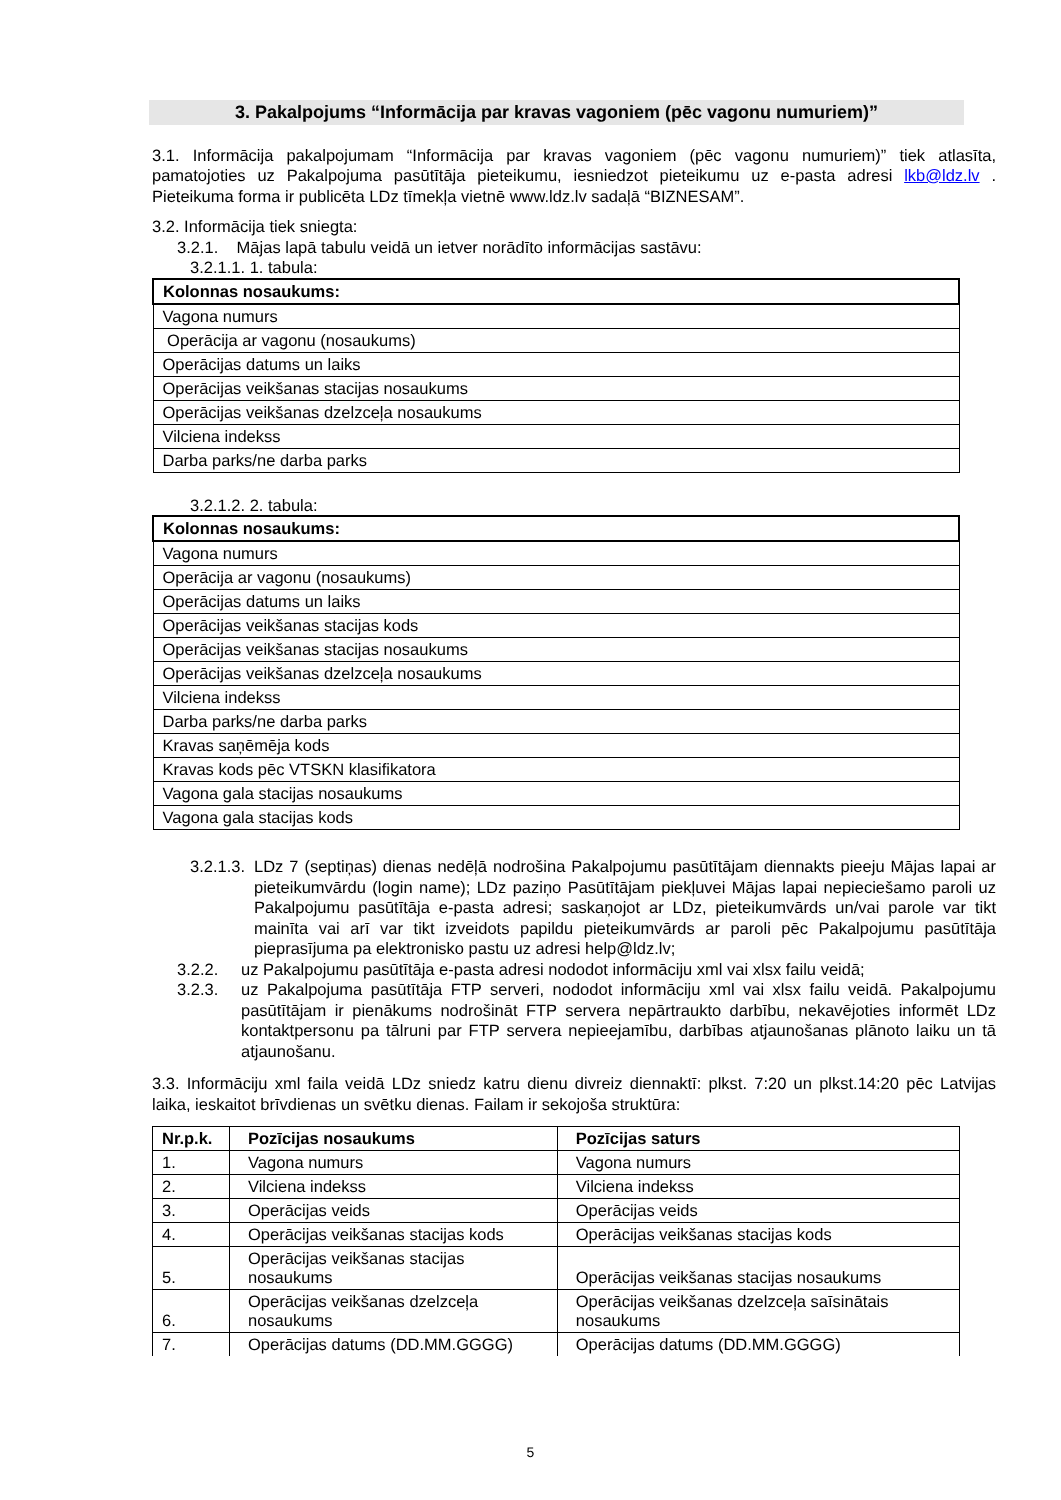3. Pakalpojums “Informācija par kravas vagoniem (pēc vagonu numuriem)”
3.1. Informācija pakalpojumam “Informācija par kravas vagoniem (pēc vagonu numuriem)” tiek atlasīta, pamatojoties uz Pakalpojuma pasūtītāja pieteikumu, iesniedzot pieteikumu uz e-pasta adresi lkb@ldz.lv . Pieteikuma forma ir publicēta LDz tīmekļa vietnē www.ldz.lv sadaļā “BIZNESAM”.
3.2. Informācija tiek sniegta:
3.2.1. Mājas lapā tabulu veidā un ietver norādīto informācijas sastāvu:
3.2.1.1. 1. tabula:
| Kolonnas nosaukums: |
| --- |
| Vagona numurs |
| Operācija ar vagonu (nosaukums) |
| Operācijas datums un laiks |
| Operācijas veikšanas stacijas nosaukums |
| Operācijas veikšanas dzelzceļa nosaukums |
| Vilciena indekss |
| Darba parks/ne darba parks |
3.2.1.2. 2. tabula:
| Kolonnas nosaukums: |
| --- |
| Vagona numurs |
| Operācija ar vagonu (nosaukums) |
| Operācijas datums un laiks |
| Operācijas veikšanas stacijas kods |
| Operācijas veikšanas stacijas nosaukums |
| Operācijas veikšanas dzelzceļa nosaukums |
| Vilciena indekss |
| Darba parks/ne darba parks |
| Kravas saņēmēja kods |
| Kravas kods pēc VTSKN klasifikatora |
| Vagona gala stacijas nosaukums |
| Vagona gala stacijas kods |
3.2.1.3.
LDz 7 (septiņas) dienas nedēļā nodrošina Pakalpojumu pasūtītājam diennakts pieeju Mājas lapai ar pieteikumvārdu (login name); LDz paziņo Pasūtītājam piekļuvei Mājas lapai nepieciešamo paroli uz Pakalpojumu pasūtītāja e-pasta adresi; saskaņojot ar LDz, pieteikumvārds un/vai parole var tikt mainīta vai arī var tikt izveidots papildu pieteikumvārds ar paroli pēc Pakalpojumu pasūtītāja pieprasījuma pa elektronisko pastu uz adresi help@ldz.lv;
3.2.2. uz Pakalpojumu pasūtītāja e-pasta adresi nododot informāciju xml vai xlsx failu veidā;
3.2.3. uz Pakalpojuma pasūtītāja FTP serveri, nododot informāciju xml vai xlsx failu veidā. Pakalpojumu pasūtītājam ir pienākums nodrošināt FTP servera nepārtraukto darbību, nekavējoties informēt LDz kontaktpersonu pa tālruni par FTP servera nepieejamību, darbības atjaunošanas plānoto laiku un tā atjaunošanu.
3.3. Informāciju xml faila veidā LDz sniedz katru dienu divreiz diennaktī: plkst. 7:20 un plkst.14:20 pēc Latvijas laika, ieskaitot brīvdienas un svētku dienas. Failam ir sekojoša struktūra:
| Nr.p.k. | Pozīcijas nosaukums | Pozīcijas saturs |
| --- | --- | --- |
| 1. | Vagona numurs | Vagona numurs |
| 2. | Vilciena indekss | Vilciena indekss |
| 3. | Operācijas veids | Operācijas veids |
| 4. | Operācijas veikšanas stacijas kods | Operācijas veikšanas stacijas kods |
| 5. | Operācijas veikšanas stacijas nosaukums | Operācijas veikšanas stacijas nosaukums |
| 6. | Operācijas veikšanas dzelzceļa nosaukums | Operācijas veikšanas dzelzceļa saīsinātais nosaukums |
| 7. | Operācijas datums (DD.MM.GGGG) | Operācijas datums (DD.MM.GGGG) |
5